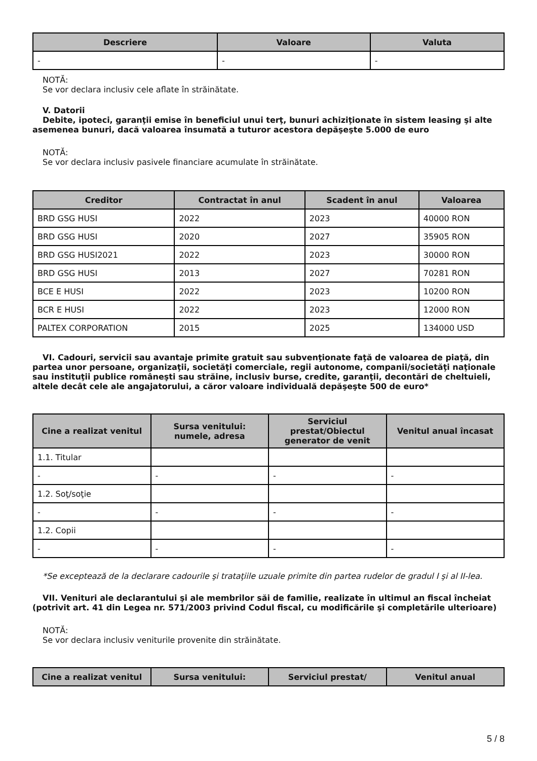| Descriere | Valoare | Valuta |
| --- | --- | --- |
| - | - | - |
NOTĂ:
Se vor declara inclusiv cele aflate în străinătate.
V. Datorii
Debite, ipoteci, garanţii emise în beneficiul unui terţ, bunuri achiziţionate în sistem leasing şi alte asemenea bunuri, dacă valoarea însumată a tuturor acestora depăşeşte 5.000 de euro
NOTĂ:
Se vor declara inclusiv pasivele financiare acumulate în străinătate.
| Creditor | Contractat în anul | Scadent în anul | Valoarea |
| --- | --- | --- | --- |
| BRD GSG HUSI | 2022 | 2023 | 40000 RON |
| BRD GSG HUSI | 2020 | 2027 | 35905 RON |
| BRD GSG HUSI2021 | 2022 | 2023 | 30000 RON |
| BRD GSG HUSI | 2013 | 2027 | 70281 RON |
| BCE E HUSI | 2022 | 2023 | 10200 RON |
| BCR E HUSI | 2022 | 2023 | 12000 RON |
| PALTEX CORPORATION | 2015 | 2025 | 134000 USD |
VI. Cadouri, servicii sau avantaje primite gratuit sau subvenţionate faţă de valoarea de piaţă, din partea unor persoane, organizaţii, societăţi comerciale, regii autonome, companii/societăţi naţionale sau instituţii publice româneşti sau străine, inclusiv burse, credite, garanţii, decontări de cheltuieli, altele decât cele ale angajatorului, a căror valoare individuală depăşeşte 500 de euro*
| Cine a realizat venitul | Sursa venitului: numele, adresa | Serviciul prestat/Obiectul generator de venit | Venitul anual încasat |
| --- | --- | --- | --- |
| 1.1. Titular | | | |
| - | - | - | - |
| 1.2. Soţ/soţie | | | |
| - | - | - | - |
| 1.2. Copii | | | |
| - | - | - | - |
*Se exceptează de la declarare cadourile şi trataţiile uzuale primite din partea rudelor de gradul I şi al II-lea.
VII. Venituri ale declarantului şi ale membrilor săi de familie, realizate în ultimul an fiscal încheiat (potrivit art. 41 din Legea nr. 571/2003 privind Codul fiscal, cu modificările şi completările ulterioare)
NOTĂ:
Se vor declara inclusiv veniturile provenite din străinătate.
| Cine a realizat venitul | Sursa venitului: | Serviciul prestat/ | Venitul anual |
| --- | --- | --- | --- |
5 / 8